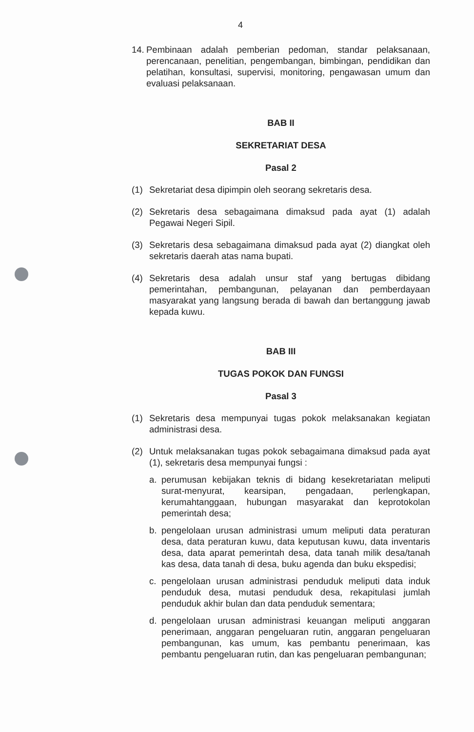4
14.
Pembinaan adalah pemberian pedoman, standar pelaksanaan, perencanaan, penelitian, pengembangan, bimbingan, pendidikan dan pelatihan, konsultasi, supervisi, monitoring, pengawasan umum dan evaluasi pelaksanaan.
BAB II
SEKRETARIAT DESA
Pasal 2
(1) Sekretariat desa dipimpin oleh seorang sekretaris desa.
(2) Sekretaris desa sebagaimana dimaksud pada ayat (1) adalah Pegawai Negeri Sipil.
(3) Sekretaris desa sebagaimana dimaksud pada ayat (2) diangkat oleh sekretaris daerah atas nama bupati.
(4) Sekretaris desa adalah unsur staf yang bertugas dibidang pemerintahan, pembangunan, pelayanan dan pemberdayaan masyarakat yang langsung berada di bawah dan bertanggung jawab kepada kuwu.
BAB III
TUGAS POKOK DAN FUNGSI
Pasal 3
(1) Sekretaris desa mempunyai tugas pokok melaksanakan kegiatan administrasi desa.
(2) Untuk melaksanakan tugas pokok sebagaimana dimaksud pada ayat (1), sekretaris desa mempunyai fungsi :
a. perumusan kebijakan teknis di bidang kesekretariatan meliputi surat-menyurat, kearsipan, pengadaan, perlengkapan, kerumahtanggaan, hubungan masyarakat dan keprotokolan pemerintah desa;
b. pengelolaan urusan administrasi umum meliputi data peraturan desa, data peraturan kuwu, data keputusan kuwu, data inventaris desa, data aparat pemerintah desa, data tanah milik desa/tanah kas desa, data tanah di desa, buku agenda dan buku ekspedisi;
c. pengelolaan urusan administrasi penduduk meliputi data induk penduduk desa, mutasi penduduk desa, rekapitulasi jumlah penduduk akhir bulan dan data penduduk sementara;
d. pengelolaan urusan administrasi keuangan meliputi anggaran penerimaan, anggaran pengeluaran rutin, anggaran pengeluaran pembangunan, kas umum, kas pembantu penerimaan, kas pembantu pengeluaran rutin, dan kas pengeluaran pembangunan;